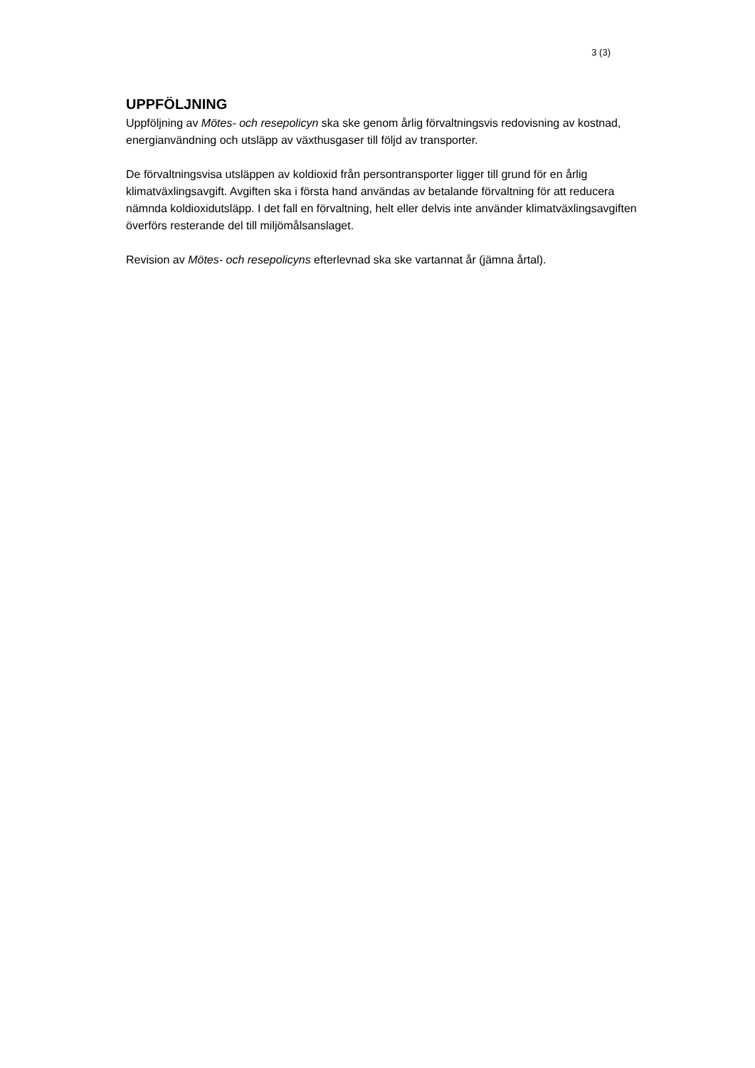3 (3)
UPPFÖLJNING
Uppföljning av Mötes- och resepolicyn ska ske genom årlig förvaltningsvis redovisning av kostnad, energianvändning och utsläpp av växthusgaser till följd av transporter.
De förvaltningsvisa utsläppen av koldioxid från persontransporter ligger till grund för en årlig klimatväxlingsavgift. Avgiften ska i första hand användas av betalande förvaltning för att reducera nämnda koldioxidutsläpp. I det fall en förvaltning, helt eller delvis inte använder klimatväxlingsavgiften överförs resterande del till miljömålsanslaget.
Revision av Mötes- och resepolicyns efterlevnad ska ske vartannat år (jämna årtal).